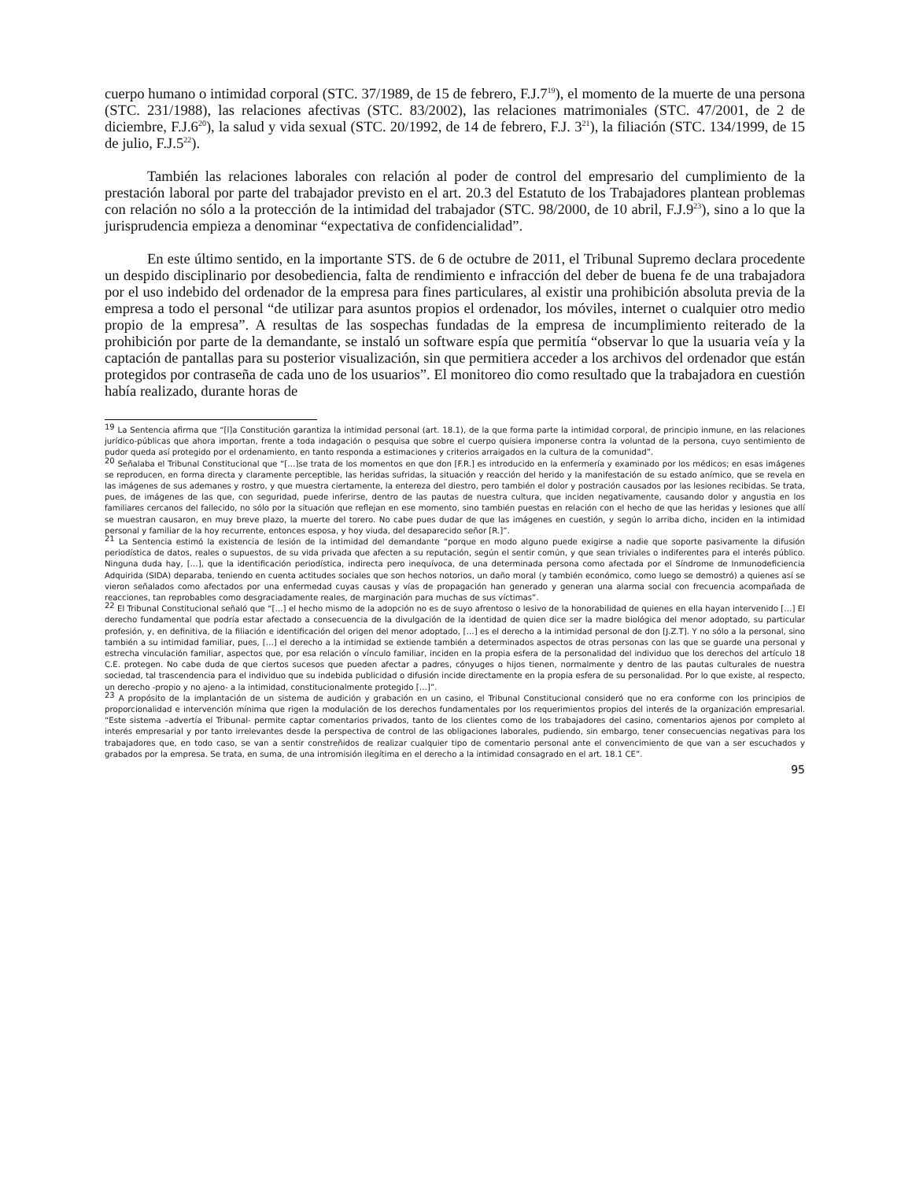cuerpo humano o intimidad corporal (STC. 37/1989, de 15 de febrero, F.J.7<sup>19</sup>), el momento de la muerte de una persona (STC. 231/1988), las relaciones afectivas (STC. 83/2002), las relaciones matrimoniales (STC. 47/2001, de 2 de diciembre, F.J.6<sup>20</sup>), la salud y vida sexual (STC. 20/1992, de 14 de febrero, F.J. 3<sup>21</sup>), la filiación (STC. 134/1999, de 15 de julio, F.J.5<sup>22</sup>).
También las relaciones laborales con relación al poder de control del empresario del cumplimiento de la prestación laboral por parte del trabajador previsto en el art. 20.3 del Estatuto de los Trabajadores plantean problemas con relación no sólo a la protección de la intimidad del trabajador (STC. 98/2000, de 10 abril, F.J.9<sup>23</sup>), sino a lo que la jurisprudencia empieza a denominar “expectativa de confidencialidad”.
En este último sentido, en la importante STS. de 6 de octubre de 2011, el Tribunal Supremo declara procedente un despido disciplinario por desobediencia, falta de rendimiento e infracción del deber de buena fe de una trabajadora por el uso indebido del ordenador de la empresa para fines particulares, al existir una prohibición absoluta previa de la empresa a todo el personal “de utilizar para asuntos propios el ordenador, los móviles, internet o cualquier otro medio propio de la empresa”. A resultas de las sospechas fundadas de la empresa de incumplimiento reiterado de la prohibición por parte de la demandante, se instaló un software espía que permitía “observar lo que la usuaria veía y la captación de pantallas para su posterior visualización, sin que permitiera acceder a los archivos del ordenador que están protegidos por contraseña de cada uno de los usuarios”. El monitoreo dio como resultado que la trabajadora en cuestión había realizado, durante horas de
<sup>19</sup> La Sentencia afirma que “[l]a Constitución garantiza la intimidad personal (art. 18.1), de la que forma parte la intimidad corporal, de principio inmune, en las relaciones jurídico-públicas que ahora importan, frente a toda indagación o pesquisa que sobre el cuerpo quisiera imponerse contra la voluntad de la persona, cuyo sentimiento de pudor queda así protegido por el ordenamiento, en tanto responda a estimaciones y criterios arraigados en la cultura de la comunidad”.
<sup>20</sup> Señalaba el Tribunal Constitucional que “[…]se trata de los momentos en que don [F.R.] es introducido en la enfermería y examinado por los médicos; en esas imágenes se reproducen, en forma directa y claramente perceptible, las heridas sufridas, la situación y reacción del herido y la manifestación de su estado anímico, que se revela en las imágenes de sus ademanes y rostro, y que muestra ciertamente, la entereza del diestro, pero también el dolor y postración causados por las lesiones recibidas. Se trata, pues, de imágenes de las que, con seguridad, puede inferirse, dentro de las pautas de nuestra cultura, que inciden negativamente, causando dolor y angustia en los familiares cercanos del fallecido, no sólo por la situación que reflejan en ese momento, sino también puestas en relación con el hecho de que las heridas y lesiones que allí se muestran causaron, en muy breve plazo, la muerte del torero. No cabe pues dudar de que las imágenes en cuestión, y según lo arriba dicho, inciden en la intimidad personal y familiar de la hoy recurrente, entonces esposa, y hoy viuda, del desaparecido señor [R.]”.
<sup>21</sup> La Sentencia estimó la existencia de lesión de la intimidad del demandante “porque en modo alguno puede exigirse a nadie que soporte pasivamente la difusión periodística de datos, reales o supuestos, de su vida privada que afecten a su reputación, según el sentir común, y que sean triviales o indiferentes para el interés público. Ninguna duda hay, […], que la identificación periodística, indirecta pero inequívoca, de una determinada persona como afectada por el Síndrome de Inmunodeficiencia Adquirida (SIDA) deparaba, teniendo en cuenta actitudes sociales que son hechos notorios, un daño moral (y también económico, como luego se demostró) a quienes así se vieron señalados como afectados por una enfermedad cuyas causas y vías de propagación han generado y generan una alarma social con frecuencia acompañada de reacciones, tan reprobables como desgraciadamente reales, de marginación para muchas de sus víctimas”.
<sup>22</sup> El Tribunal Constitucional señaló que “[…] el hecho mismo de la adopción no es de suyo afrentoso o lesivo de la honorabilidad de quienes en ella hayan intervenido […] El derecho fundamental que podría estar afectado a consecuencia de la divulgación de la identidad de quien dice ser la madre biológica del menor adoptado, su particular profesión, y, en definitiva, de la filiación e identificación del origen del menor adoptado, […] es el derecho a la intimidad personal de don [J.Z.T]. Y no sólo a la personal, sino también a su intimidad familiar, pues, […] el derecho a la intimidad se extiende también a determinados aspectos de otras personas con las que se guarde una personal y estrecha vinculación familiar, aspectos que, por esa relación o vínculo familiar, inciden en la propia esfera de la personalidad del individuo que los derechos del artículo 18 C.E. protegen. No cabe duda de que ciertos sucesos que pueden afectar a padres, cónyuges o hijos tienen, normalmente y dentro de las pautas culturales de nuestra sociedad, tal trascendencia para el individuo que su indebida publicidad o difusión incide directamente en la propia esfera de su personalidad. Por lo que existe, al respecto, un derecho -propio y no ajeno- a la intimidad, constitucionalmente protegido […]”.
<sup>23</sup> A propósito de la implantación de un sistema de audición y grabación en un casino, el Tribunal Constitucional consideró que no era conforme con los principios de proporcionalidad e intervención mínima que rigen la modulación de los derechos fundamentales por los requerimientos propios del interés de la organización empresarial. “Este sistema –advertía el Tribunal- permite captar comentarios privados, tanto de los clientes como de los trabajadores del casino, comentarios ajenos por completo al interés empresarial y por tanto irrelevantes desde la perspectiva de control de las obligaciones laborales, pudiendo, sin embargo, tener consecuencias negativas para los trabajadores que, en todo caso, se van a sentir constreñidos de realizar cualquier tipo de comentario personal ante el convencimiento de que van a ser escuchados y grabados por la empresa. Se trata, en suma, de una intromisión ilegítima en el derecho a la intimidad consagrado en el art. 18.1 CE”.
95